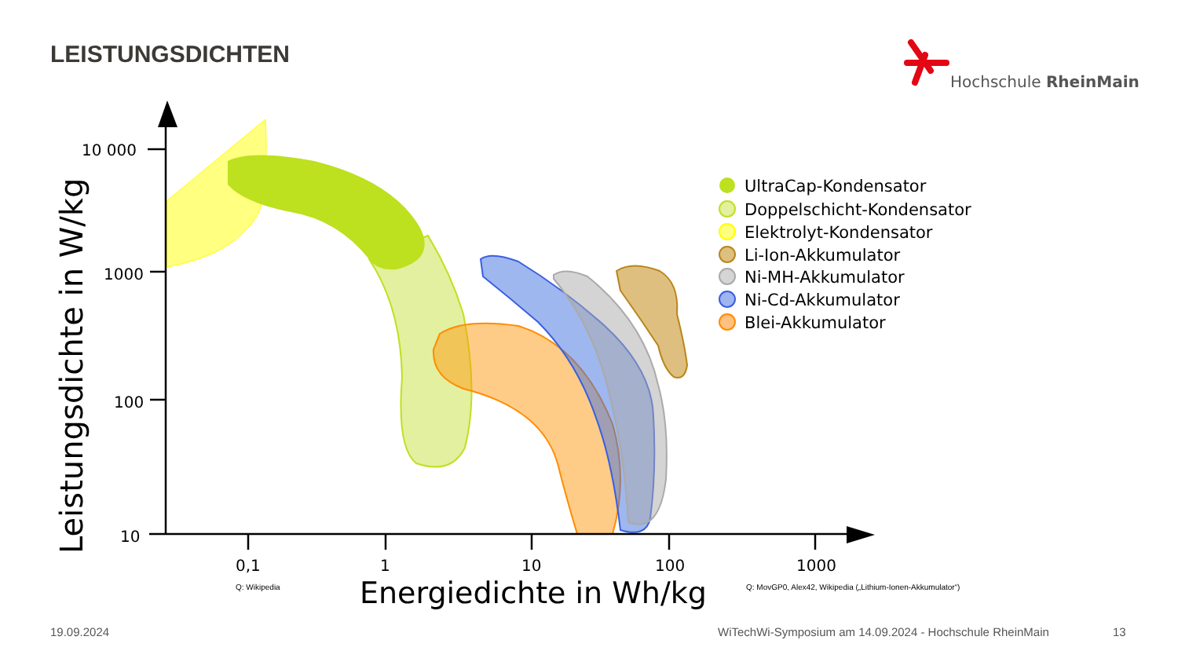LEISTUNGSDICHTEN Hochschule RheinMain
10 000
1000
100
10
0,1
1
10
100
1000
Leistungsdichte in W/kg
Energiedichte in Wh/kg
Q: Wikipedia
Q: MovGP0, Alex42, Wikipedia („Lithium-Ionen-Akkumulator“)
UltraCap-Kondensator
Doppelschicht-Kondensator
Elektrolyt-Kondensator
Li-Ion-Akkumulator
Ni-MH-Akkumulator
Ni-Cd-Akkumulator
Blei-Akkumulator
19.09.2024
WiTechWi-Symposium am 14.09.2024 - Hochschule RheinMain
13